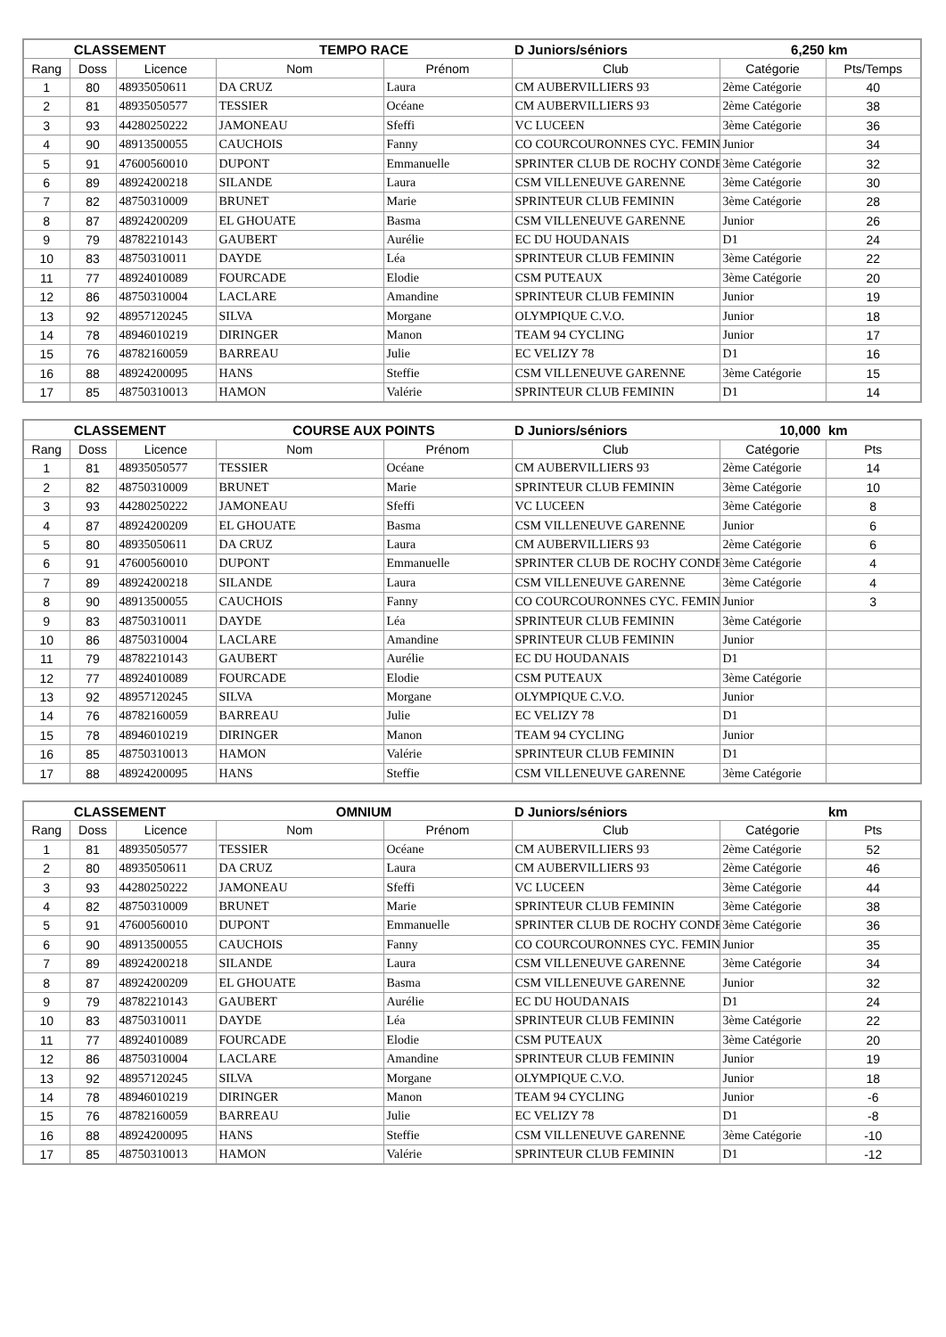| CLASSEMENT | | | TEMPO RACE | | D Juniors/séniors 6,250 | | km |
| --- | --- | --- | --- | --- | --- | --- | --- |
| Rang | Doss | Licence | Nom | Prénom | Club | Catégorie | Pts/Temps |
| 1 | 80 | 48935050611 | DA CRUZ | Laura | CM AUBERVILLIERS 93 | 2ème Catégorie | 40 |
| 2 | 81 | 48935050577 | TESSIER | Océane | CM AUBERVILLIERS 93 | 2ème Catégorie | 38 |
| 3 | 93 | 44280250222 | JAMONEAU | Sfeffi | VC LUCEEN | 3ème Catégorie | 36 |
| 4 | 90 | 48913500055 | CAUCHOIS | Fanny | CO COURCOURONNES CYC. FEMIN | Junior | 34 |
| 5 | 91 | 47600560010 | DUPONT | Emmanuelle | SPRINTER CLUB DE ROCHY CONDE | 3ème Catégorie | 32 |
| 6 | 89 | 48924200218 | SILANDE | Laura | CSM VILLENEUVE GARENNE | 3ème Catégorie | 30 |
| 7 | 82 | 48750310009 | BRUNET | Marie | SPRINTEUR CLUB FEMININ | 3ème Catégorie | 28 |
| 8 | 87 | 48924200209 | EL GHOUATE | Basma | CSM VILLENEUVE GARENNE | Junior | 26 |
| 9 | 79 | 48782210143 | GAUBERT | Aurélie | EC DU HOUDANAIS | D1 | 24 |
| 10 | 83 | 48750310011 | DAYDE | Léa | SPRINTEUR CLUB FEMININ | 3ème Catégorie | 22 |
| 11 | 77 | 48924010089 | FOURCADE | Elodie | CSM PUTEAUX | 3ème Catégorie | 20 |
| 12 | 86 | 48750310004 | LACLARE | Amandine | SPRINTEUR CLUB FEMININ | Junior | 19 |
| 13 | 92 | 48957120245 | SILVA | Morgane | OLYMPIQUE C.V.O. | Junior | 18 |
| 14 | 78 | 48946010219 | DIRINGER | Manon | TEAM 94 CYCLING | Junior | 17 |
| 15 | 76 | 48782160059 | BARREAU | Julie | EC VELIZY 78 | D1 | 16 |
| 16 | 88 | 48924200095 | HANS | Steffie | CSM VILLENEUVE GARENNE | 3ème Catégorie | 15 |
| 17 | 85 | 48750310013 | HAMON | Valérie | SPRINTEUR CLUB FEMININ | D1 | 14 |
| CLASSEMENT | | | COURSE AUX POINTS | | D Juniors/séniors 10,000 | | km |
| --- | --- | --- | --- | --- | --- | --- | --- |
| Rang | Doss | Licence | Nom | Prénom | Club | Catégorie | Pts |
| 1 | 81 | 48935050577 | TESSIER | Océane | CM AUBERVILLIERS 93 | 2ème Catégorie | 14 |
| 2 | 82 | 48750310009 | BRUNET | Marie | SPRINTEUR CLUB FEMININ | 3ème Catégorie | 10 |
| 3 | 93 | 44280250222 | JAMONEAU | Sfeffi | VC LUCEEN | 3ème Catégorie | 8 |
| 4 | 87 | 48924200209 | EL GHOUATE | Basma | CSM VILLENEUVE GARENNE | Junior | 6 |
| 5 | 80 | 48935050611 | DA CRUZ | Laura | CM AUBERVILLIERS 93 | 2ème Catégorie | 6 |
| 6 | 91 | 47600560010 | DUPONT | Emmanuelle | SPRINTER CLUB DE ROCHY CONDE | 3ème Catégorie | 4 |
| 7 | 89 | 48924200218 | SILANDE | Laura | CSM VILLENEUVE GARENNE | 3ème Catégorie | 4 |
| 8 | 90 | 48913500055 | CAUCHOIS | Fanny | CO COURCOURONNES CYC. FEMIN | Junior | 3 |
| 9 | 83 | 48750310011 | DAYDE | Léa | SPRINTEUR CLUB FEMININ | 3ème Catégorie | |
| 10 | 86 | 48750310004 | LACLARE | Amandine | SPRINTEUR CLUB FEMININ | Junior | |
| 11 | 79 | 48782210143 | GAUBERT | Aurélie | EC DU HOUDANAIS | D1 | |
| 12 | 77 | 48924010089 | FOURCADE | Elodie | CSM PUTEAUX | 3ème Catégorie | |
| 13 | 92 | 48957120245 | SILVA | Morgane | OLYMPIQUE C.V.O. | Junior | |
| 14 | 76 | 48782160059 | BARREAU | Julie | EC VELIZY 78 | D1 | |
| 15 | 78 | 48946010219 | DIRINGER | Manon | TEAM 94 CYCLING | Junior | |
| 16 | 85 | 48750310013 | HAMON | Valérie | SPRINTEUR CLUB FEMININ | D1 | |
| 17 | 88 | 48924200095 | HANS | Steffie | CSM VILLENEUVE GARENNE | 3ème Catégorie | |
| CLASSEMENT | | | OMNIUM | | D Juniors/séniors | | km |
| --- | --- | --- | --- | --- | --- | --- | --- |
| Rang | Doss | Licence | Nom | Prénom | Club | Catégorie | Pts |
| 1 | 81 | 48935050577 | TESSIER | Océane | CM AUBERVILLIERS 93 | 2ème Catégorie | 52 |
| 2 | 80 | 48935050611 | DA CRUZ | Laura | CM AUBERVILLIERS 93 | 2ème Catégorie | 46 |
| 3 | 93 | 44280250222 | JAMONEAU | Sfeffi | VC LUCEEN | 3ème Catégorie | 44 |
| 4 | 82 | 48750310009 | BRUNET | Marie | SPRINTEUR CLUB FEMININ | 3ème Catégorie | 38 |
| 5 | 91 | 47600560010 | DUPONT | Emmanuelle | SPRINTER CLUB DE ROCHY CONDE | 3ème Catégorie | 36 |
| 6 | 90 | 48913500055 | CAUCHOIS | Fanny | CO COURCOURONNES CYC. FEMIN | Junior | 35 |
| 7 | 89 | 48924200218 | SILANDE | Laura | CSM VILLENEUVE GARENNE | 3ème Catégorie | 34 |
| 8 | 87 | 48924200209 | EL GHOUATE | Basma | CSM VILLENEUVE GARENNE | Junior | 32 |
| 9 | 79 | 48782210143 | GAUBERT | Aurélie | EC DU HOUDANAIS | D1 | 24 |
| 10 | 83 | 48750310011 | DAYDE | Léa | SPRINTEUR CLUB FEMININ | 3ème Catégorie | 22 |
| 11 | 77 | 48924010089 | FOURCADE | Elodie | CSM PUTEAUX | 3ème Catégorie | 20 |
| 12 | 86 | 48750310004 | LACLARE | Amandine | SPRINTEUR CLUB FEMININ | Junior | 19 |
| 13 | 92 | 48957120245 | SILVA | Morgane | OLYMPIQUE C.V.O. | Junior | 18 |
| 14 | 78 | 48946010219 | DIRINGER | Manon | TEAM 94 CYCLING | Junior | -6 |
| 15 | 76 | 48782160059 | BARREAU | Julie | EC VELIZY 78 | D1 | -8 |
| 16 | 88 | 48924200095 | HANS | Steffie | CSM VILLENEUVE GARENNE | 3ème Catégorie | -10 |
| 17 | 85 | 48750310013 | HAMON | Valérie | SPRINTEUR CLUB FEMININ | D1 | -12 |